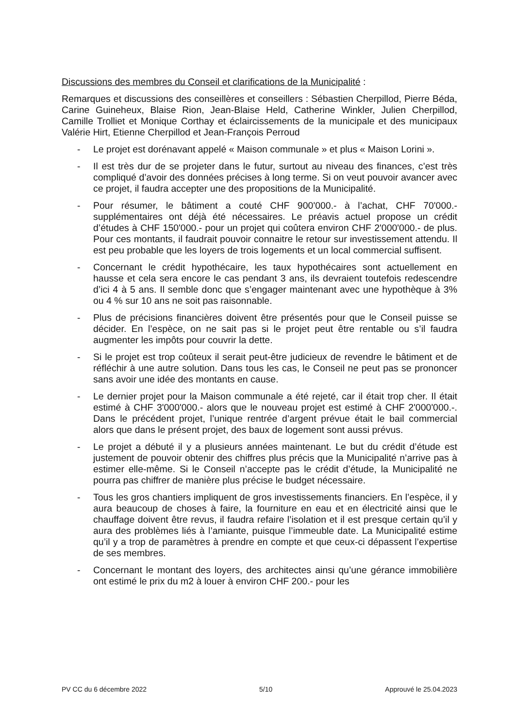Discussions des membres du Conseil et clarifications de la Municipalité :
Remarques et discussions des conseillères et conseillers : Sébastien Cherpillod, Pierre Béda, Carine Guineheux, Blaise Rion, Jean-Blaise Held, Catherine Winkler, Julien Cherpillod, Camille Trolliet et Monique Corthay et éclaircissements de la municipale et des municipaux Valérie Hirt, Etienne Cherpillod et Jean-François Perroud
- Le projet est dorénavant appelé « Maison communale » et plus « Maison Lorini ».
- Il est très dur de se projeter dans le futur, surtout au niveau des finances, c’est très compliqué d’avoir des données précises à long terme. Si on veut pouvoir avancer avec ce projet, il faudra accepter une des propositions de la Municipalité.
- Pour résumer, le bâtiment a couté CHF 900'000.- à l’achat, CHF 70'000.- supplémentaires ont déjà été nécessaires. Le préavis actuel propose un crédit d’études à CHF 150'000.- pour un projet qui coûtera environ CHF 2'000'000.- de plus. Pour ces montants, il faudrait pouvoir connaitre le retour sur investissement attendu. Il est peu probable que les loyers de trois logements et un local commercial suffisent.
- Concernant le crédit hypothécaire, les taux hypothécaires sont actuellement en hausse et cela sera encore le cas pendant 3 ans, ils devraient toutefois redescendre d’ici 4 à 5 ans. Il semble donc que s’engager maintenant avec une hypothèque à 3% ou 4 % sur 10 ans ne soit pas raisonnable.
- Plus de précisions financières doivent être présentés pour que le Conseil puisse se décider. En l’espèce, on ne sait pas si le projet peut être rentable ou s’il faudra augmenter les impôts pour couvrir la dette.
- Si le projet est trop coûteux il serait peut-être judicieux de revendre le bâtiment et de réfléchir à une autre solution. Dans tous les cas, le Conseil ne peut pas se prononcer sans avoir une idée des montants en cause.
- Le dernier projet pour la Maison communale a été rejeté, car il était trop cher. Il était estimé à CHF 3'000'000.- alors que le nouveau projet est estimé à CHF 2'000'000.-. Dans le précédent projet, l’unique rentrée d’argent prévue était le bail commercial alors que dans le présent projet, des baux de logement sont aussi prévus.
- Le projet a débuté il y a plusieurs années maintenant. Le but du crédit d’étude est justement de pouvoir obtenir des chiffres plus précis que la Municipalité n’arrive pas à estimer elle-même. Si le Conseil n’accepte pas le crédit d’étude, la Municipalité ne pourra pas chiffrer de manière plus précise le budget nécessaire.
- Tous les gros chantiers impliquent de gros investissements financiers. En l’espèce, il y aura beaucoup de choses à faire, la fourniture en eau et en électricité ainsi que le chauffage doivent être revus, il faudra refaire l’isolation et il est presque certain qu’il y aura des problèmes liés à l’amiante, puisque l’immeuble date. La Municipalité estime qu’il y a trop de paramètres à prendre en compte et que ceux-ci dépassent l’expertise de ses membres.
- Concernant le montant des loyers, des architectes ainsi qu’une gérance immobilière ont estimé le prix du m2 à louer à environ CHF 200.- pour les
PV CC du 6 décembre 2022 5/10 Approuvé le 25.04.2023